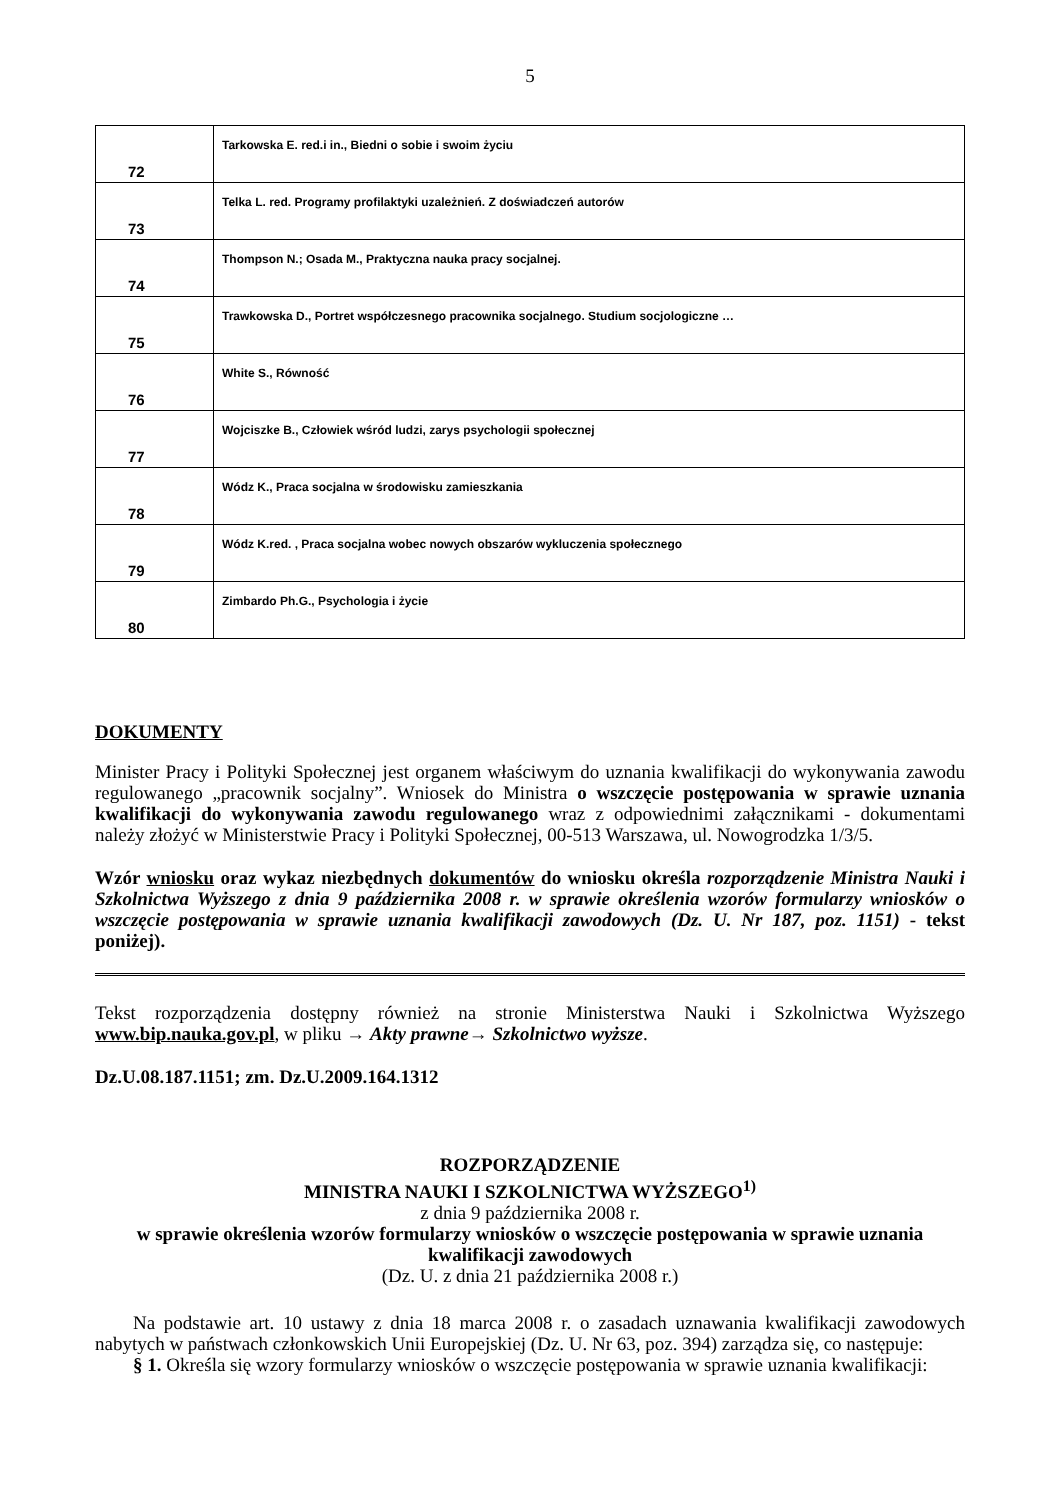5
| 72 | Tarkowska E. red.i in., Biedni o sobie i swoim życiu |
| 73 | Telka L. red. Programy profilaktyki uzależnień. Z doświadczeń autorów |
| 74 | Thompson N.; Osada M., Praktyczna nauka pracy socjalnej. |
| 75 | Trawkowska D., Portret współczesnego pracownika socjalnego. Studium socjologiczne … |
| 76 | White S., Równość |
| 77 | Wojciszke B., Człowiek wśród ludzi, zarys psychologii społecznej |
| 78 | Wódz K., Praca socjalna w środowisku zamieszkania |
| 79 | Wódz K.red. , Praca socjalna wobec nowych obszarów wykluczenia społecznego |
| 80 | Zimbardo Ph.G., Psychologia i życie |
DOKUMENTY
Minister Pracy i Polityki Społecznej jest organem właściwym do uznania kwalifikacji do wykonywania zawodu regulowanego „pracownik socjalny”. Wniosek do Ministra o wszczęcie postępowania w sprawie uznania kwalifikacji do wykonywania zawodu regulowanego wraz z odpowiednimi załącznikami - dokumentami należy złożyć w Ministerstwie Pracy i Polityki Społecznej, 00-513 Warszawa, ul. Nowogrodzka 1/3/5.
Wzór wniosku oraz wykaz niezbędnych dokumentów do wniosku określa rozporządzenie Ministra Nauki i Szkolnictwa Wyższego z dnia 9 października 2008 r. w sprawie określenia wzorów formularzy wniosków o wszczęcie postępowania w sprawie uznania kwalifikacji zawodowych (Dz. U. Nr 187, poz. 1151) - tekst poniżej).
Tekst rozporządzenia dostępny również na stronie Ministerstwa Nauki i Szkolnictwa Wyższego www.bip.nauka.gov.pl, w pliku → Akty prawne→ Szkolnictwo wyższe.
Dz.U.08.187.1151; zm. Dz.U.2009.164.1312
ROZPORZĄDZENIE
MINISTRA NAUKI I SZKOLNICTWA WYŻSZEGO<sup>1)</sup>
z dnia 9 października 2008 r.
w sprawie określenia wzorów formularzy wniosków o wszczęcie postępowania w sprawie uznania kwalifikacji zawodowych
(Dz. U. z dnia 21 października 2008 r.)
Na podstawie art. 10 ustawy z dnia 18 marca 2008 r. o zasadach uznawania kwalifikacji zawodowych nabytych w państwach członkowskich Unii Europejskiej (Dz. U. Nr 63, poz. 394) zarządza się, co następuje:
§ 1. Określa się wzory formularzy wniosków o wszczęcie postępowania w sprawie uznania kwalifikacji: